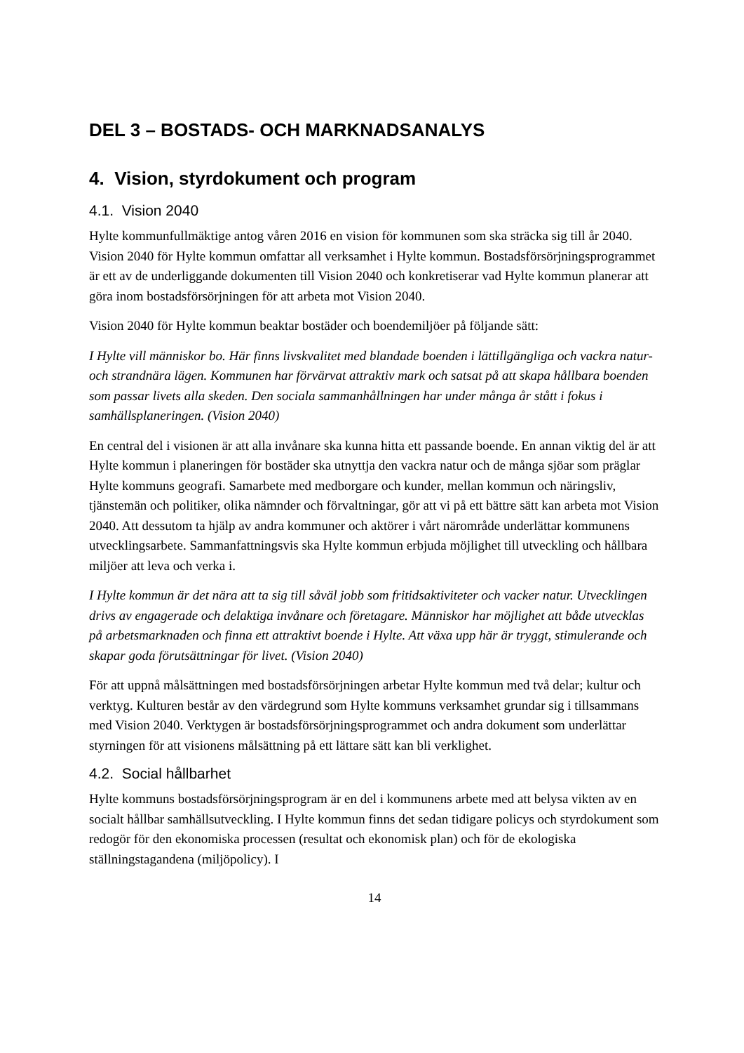DEL 3 – BOSTADS- OCH MARKNADSANALYS
4. Vision, styrdokument och program
4.1. Vision 2040
Hylte kommunfullmäktige antog våren 2016 en vision för kommunen som ska sträcka sig till år 2040. Vision 2040 för Hylte kommun omfattar all verksamhet i Hylte kommun. Bostadsförsörjningsprogrammet är ett av de underliggande dokumenten till Vision 2040 och konkretiserar vad Hylte kommun planerar att göra inom bostadsförsörjningen för att arbeta mot Vision 2040.
Vision 2040 för Hylte kommun beaktar bostäder och boendemiljöer på följande sätt:
I Hylte vill människor bo. Här finns livskvalitet med blandade boenden i lättillgängliga och vackra natur- och strandnära lägen. Kommunen har förvärvat attraktiv mark och satsat på att skapa hållbara boenden som passar livets alla skeden. Den sociala sammanhållningen har under många år stått i fokus i samhällsplaneringen. (Vision 2040)
En central del i visionen är att alla invånare ska kunna hitta ett passande boende. En annan viktig del är att Hylte kommun i planeringen för bostäder ska utnyttja den vackra natur och de många sjöar som präglar Hylte kommuns geografi. Samarbete med medborgare och kunder, mellan kommun och näringsliv, tjänstemän och politiker, olika nämnder och förvaltningar, gör att vi på ett bättre sätt kan arbeta mot Vision 2040. Att dessutom ta hjälp av andra kommuner och aktörer i vårt närområde underlättar kommunens utvecklingsarbete. Sammanfattningsvis ska Hylte kommun erbjuda möjlighet till utveckling och hållbara miljöer att leva och verka i.
I Hylte kommun är det nära att ta sig till såväl jobb som fritidsaktiviteter och vacker natur. Utvecklingen drivs av engagerade och delaktiga invånare och företagare. Människor har möjlighet att både utvecklas på arbetsmarknaden och finna ett attraktivt boende i Hylte. Att växa upp här är tryggt, stimulerande och skapar goda förutsättningar för livet. (Vision 2040)
För att uppnå målsättningen med bostadsförsörjningen arbetar Hylte kommun med två delar; kultur och verktyg. Kulturen består av den värdegrund som Hylte kommuns verksamhet grundar sig i tillsammans med Vision 2040. Verktygen är bostadsförsörjningsprogrammet och andra dokument som underlättar styrningen för att visionens målsättning på ett lättare sätt kan bli verklighet.
4.2. Social hållbarhet
Hylte kommuns bostadsförsörjningsprogram är en del i kommunens arbete med att belysa vikten av en socialt hållbar samhällsutveckling. I Hylte kommun finns det sedan tidigare policys och styrdokument som redogör för den ekonomiska processen (resultat och ekonomisk plan) och för de ekologiska ställningstagandena (miljöpolicy). I
14